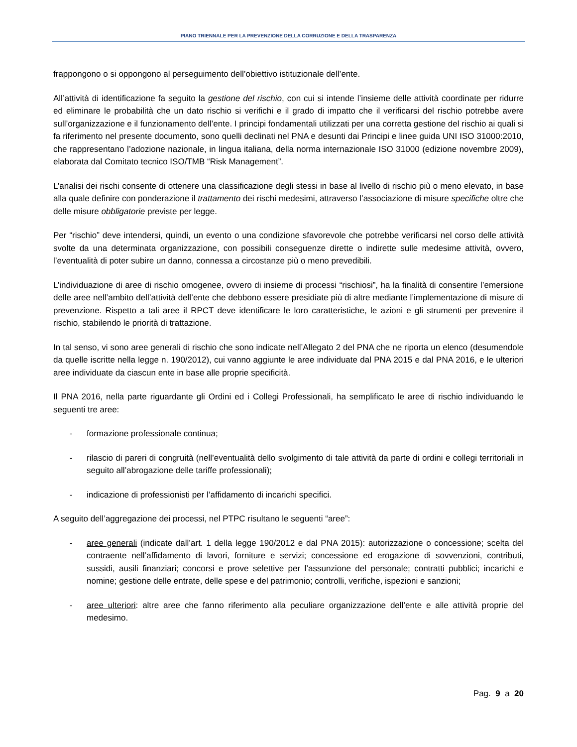PIANO TRIENNALE PER LA PREVENZIONE DELLA CORRUZIONE E DELLA TRASPARENZA
frappongono o si oppongono al perseguimento dell’obiettivo istituzionale dell’ente.
All’attività di identificazione fa seguito la gestione del rischio, con cui si intende l’insieme delle attività coordinate per ridurre ed eliminare le probabilità che un dato rischio si verifichi e il grado di impatto che il verificarsi del rischio potrebbe avere sull’organizzazione e il funzionamento dell’ente. I principi fondamentali utilizzati per una corretta gestione del rischio ai quali si fa riferimento nel presente documento, sono quelli declinati nel PNA e desunti dai Principi e linee guida UNI ISO 31000:2010, che rappresentano l’adozione nazionale, in lingua italiana, della norma internazionale ISO 31000 (edizione novembre 2009), elaborata dal Comitato tecnico ISO/TMB “Risk Management”.
L’analisi dei rischi consente di ottenere una classificazione degli stessi in base al livello di rischio più o meno elevato, in base alla quale definire con ponderazione il trattamento dei rischi medesimi, attraverso l’associazione di misure specifiche oltre che delle misure obbligatorie previste per legge.
Per “rischio” deve intendersi, quindi, un evento o una condizione sfavorevole che potrebbe verificarsi nel corso delle attività svolte da una determinata organizzazione, con possibili conseguenze dirette o indirette sulle medesime attività, ovvero, l’eventualità di poter subire un danno, connessa a circostanze più o meno prevedibili.
L’individuazione di aree di rischio omogenee, ovvero di insieme di processi “rischiosi”, ha la finalità di consentire l’emersione delle aree nell’ambito dell’attività dell’ente che debbono essere presidiate più di altre mediante l’implementazione di misure di prevenzione. Rispetto a tali aree il RPCT deve identificare le loro caratteristiche, le azioni e gli strumenti per prevenire il rischio, stabilendo le priorità di trattazione.
In tal senso, vi sono aree generali di rischio che sono indicate nell’Allegato 2 del PNA che ne riporta un elenco (desumendole da quelle iscritte nella legge n. 190/2012), cui vanno aggiunte le aree individuate dal PNA 2015 e dal PNA 2016, e le ulteriori aree individuate da ciascun ente in base alle proprie specificità.
Il PNA 2016, nella parte riguardante gli Ordini ed i Collegi Professionali, ha semplificato le aree di rischio individuando le seguenti tre aree:
- formazione professionale continua;
- rilascio di pareri di congruità (nell’eventualità dello svolgimento di tale attività da parte di ordini e collegi territoriali in seguito all’abrogazione delle tariffe professionali);
- indicazione di professionisti per l’affidamento di incarichi specifici.
A seguito dell’aggregazione dei processi, nel PTPC risultano le seguenti “aree”:
- aree generali (indicate dall’art. 1 della legge 190/2012 e dal PNA 2015): autorizzazione o concessione; scelta del contraente nell’affidamento di lavori, forniture e servizi; concessione ed erogazione di sovvenzioni, contributi, sussidi, ausili finanziari; concorsi e prove selettive per l’assunzione del personale; contratti pubblici; incarichi e nomine; gestione delle entrate, delle spese e del patrimonio; controlli, verifiche, ispezioni e sanzioni;
- aree ulteriori: altre aree che fanno riferimento alla peculiare organizzazione dell’ente e alle attività proprie del medesimo.
Pag. 9 a 20